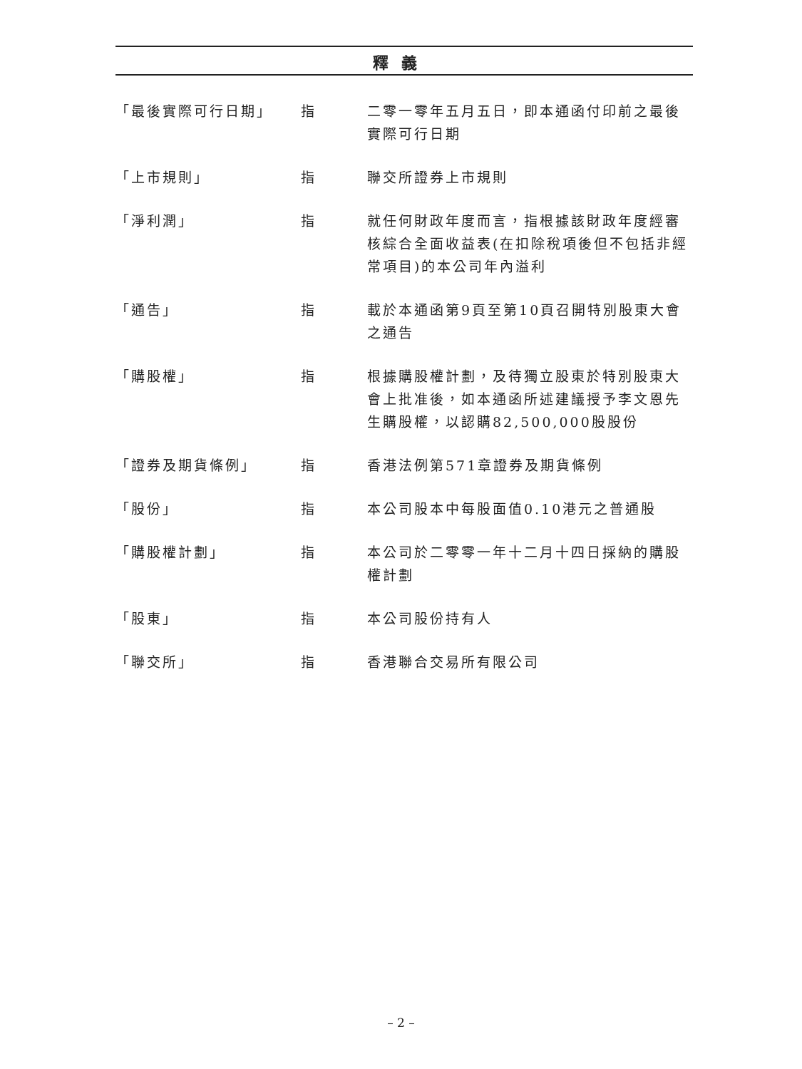釋義
| 「最後實際可行日期」 | 指 | 二零一零年五月五日，即本通函付印前之最後實際可行日期 |
| 「上市規則」 | 指 | 聯交所證券上市規則 |
| 「淨利潤」 | 指 | 就任何財政年度而言，指根據該財政年度經審核綜合全面收益表(在扣除稅項後但不包括非經常項目)的本公司年內溢利 |
| 「通告」 | 指 | 載於本通函第9頁至第10頁召開特別股東大會之通告 |
| 「購股權」 | 指 | 根據購股權計劃，及待獨立股東於特別股東大會上批准後，如本通函所述建議授予李文恩先生購股權，以認購82,500,000股股份 |
| 「證券及期貨條例」 | 指 | 香港法例第571章證券及期貨條例 |
| 「股份」 | 指 | 本公司股本中每股面值0.10港元之普通股 |
| 「購股權計劃」 | 指 | 本公司於二零零一年十二月十四日採納的購股權計劃 |
| 「股東」 | 指 | 本公司股份持有人 |
| 「聯交所」 | 指 | 香港聯合交易所有限公司 |
– 2 –